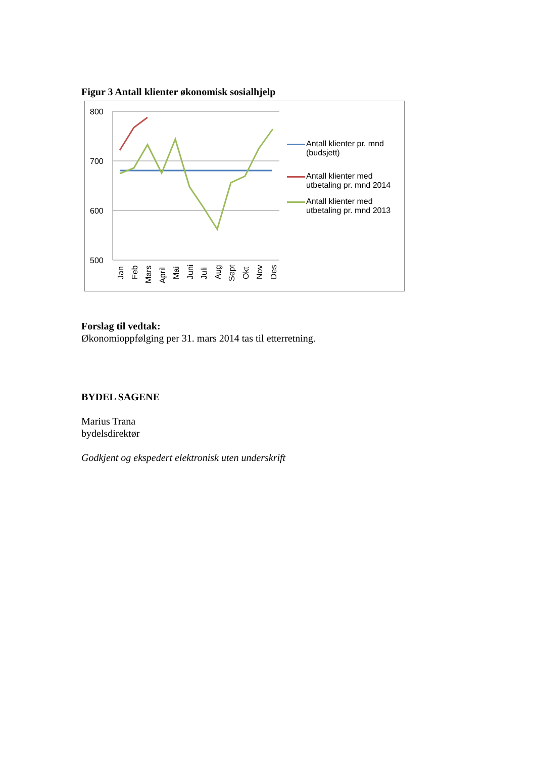Figur 3 Antall klienter økonomisk sosialhjelp
800
700
600
500
Jan
Feb
Mars
April
Mai
Juni
Juli
Aug
Sept
Okt
Nov
Des
Antall klienter pr. mnd (budsjett)
Antall klienter med utbetaling pr. mnd 2014
Antall klienter med utbetaling pr. mnd 2013
Forslag til vedtak:
Økonomioppfølging per 31. mars 2014 tas til etterretning.
BYDEL SAGENE
Marius Trana
bydelsdirektør
Godkjent og ekspedert elektronisk uten underskrift